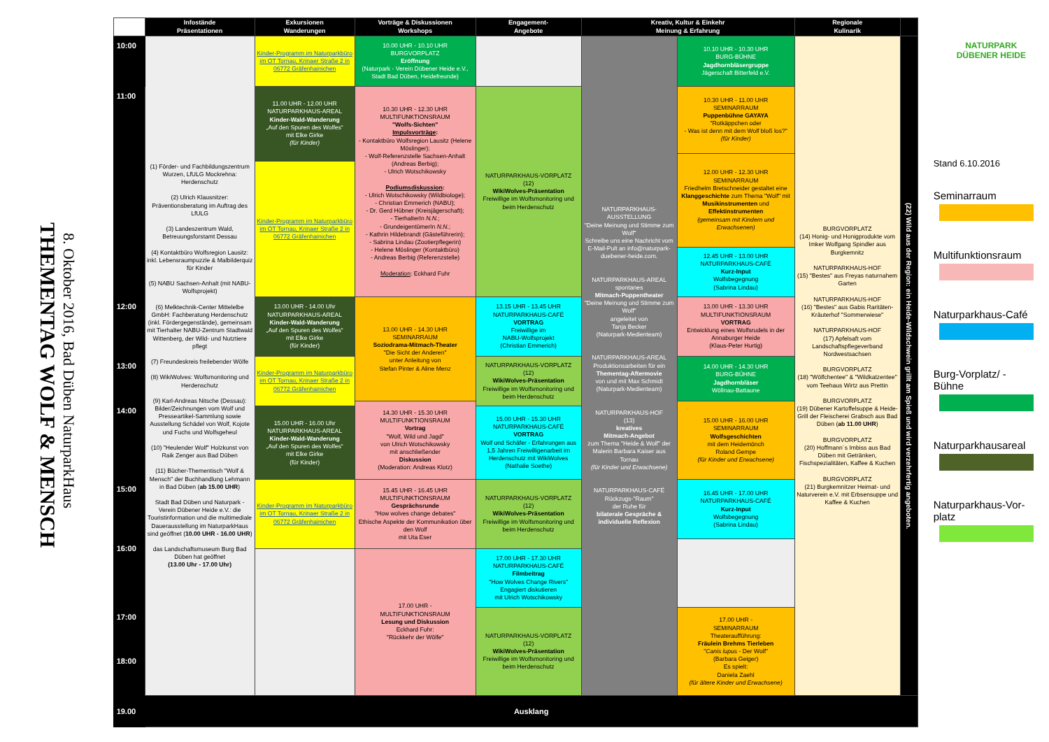THEMENTAG WOLF & MENSCH
8. Oktober 2016, Bad Düben NaturparkHaus
| | Infostände Präsentationen | Exkursionen Wanderungen | Vorträge & Diskussionen Workshops | Engagement- Angebote | Kreativ, Kultur & Einkehr Meinung & Erfahrung | | Regionale Kulinarik | |
| --- | --- | --- | --- | --- | --- | --- | --- | --- |
| 10:00 | (1) Förder- und Fachbildungszentrum Wurzen, LfULG Mockrehna: Herdenschutz (2) Ulrich Klausnitzer: Präventionsberatung im Auftrag des LfULG (3) Landeszentrum Wald, Betreuungsforstamt Dessau (4) Kontaktbüro Wolfsregion Lausitz: inkl. Lebensraumpuzzle & Malbilderquiz für Kinder (5) NABU Sachsen-Anhalt (mit NABU-Wolfsprojekt) (6) Melktechnik-Center Mittelelbe GmbH: Fachberatung Herdenschutz (inkl. Fördergegenstände), gemeinsam mit Tierhalter NABU-Zentrum Stadtwald Wittenberg, der Wild- und Nutztiere pflegt (7) Freundeskreis freilebender Wölfe (8) WikiWolves: Wolfsmonitoring und Herdenschutz (9) Karl-Andreas Nitsche (Dessau): Bilder/Zeichnungen vom Wolf und Presseartikel-Sammlung sowie Ausstellung Schädel von Wolf, Kojote und Fuchs und Wolfsgeheul (10) "Heulender Wolf" Holzkunst von Raik Zenger aus Bad Düben (11) Bücher-Thementisch "Wolf & Mensch" der Buchhandlung Lehmann in Bad Düben ( ab 15.00 UHR ) Stadt Bad Düben und Naturpark - Verein Dübener Heide e.V.: die Touristinformation und die multimediale Dauerausstellung im NaturparkHaus sind geöffnet ( 10.00 UHR - 16.00 UHR ) das Landschaftsmuseum Burg Bad Düben hat geöffnet (13.00 Uhr - 17.00 Uhr) | Kinder-Programm im Naturparkbüro im OT Tornau, Krinaer Straße 2 in 06772 Gräfenhainichen | 10.00 UHR - 10.10 UHR BURGVORPLATZ Eröffnung (Naturpark - Verein Dübener Heide e.V., Stadt Bad Düben, Heidefreunde) | | NATURPARKHAUS-AUSSTELLUNG "Deine Meinung und Stimme zum Wolf" Schreibe uns eine Nachricht vom E-Mail-Pult an info@naturpark-duebener-heide.com. NATURPARKHAUS-AREAL spontanes Mitmach-Puppentheater "Deine Meinung und Stimme zum Wolf" angeleitet von Tanja Becker (Naturpark-Medienteam) NATURPARKHAUS-AREAL Produktionsarbeiten für ein Thementag-Aftermovie von und mit Max Schmidt (Naturpark-Medienteam) NATURPARKHAUS-HOF (13) kreatives Mitmach-Angebot zum Thema "Heide & Wolf" der Malerin Barbara Kaiser aus Tornau (für Kinder und Erwachsene) NATURPARKHAUS-CAFÉ Rückzugs-"Raum" der Ruhe für bilaterale Gespräche & individuelle Reflexion | 10.10 UHR - 10.30 UHR BURG-BÜHNE Jagdhornbläsergruppe Jägerschaft Bitterfeld e.V. | BURGVORPLATZ (14) Honig- und Honigprodukte vom Imker Wolfgang Spindler aus Burgkemnitz NATURPARKHAUS-HOF (15) "Bestes" aus Freyas naturnahem Garten NATURPARKHAUS-HOF (16) "Bestes" aus Gabis Raritäten-Kräuterhof "Sommerwiese" NATURPARKHAUS-HOF (17) Apfelsaft vom Landschaftspflegeverband Nordwestsachsen BURGVORPLATZ (18) "Wölfchentee" & "Wildkatzentee" vom Teehaus Wirtz aus Prettin BURGVORPLATZ (19) Dübener Kartoffelsuppe & Heide-Grill der Fleischerei Grabsch aus Bad Düben ( ab 11.00 UHR ) BURGVORPLATZ (20) Hoffmann´s Imbiss aus Bad Düben mit Getränken, Fischspezialitäten, Kaffee & Kuchen BURGVORPLATZ (21) Burgkemnitzer Heimat- und Naturverein e.V. mit Erbsensuppe und Kaffee & Kuchen | (22) Wild aus der Region: ein Heide-Wildschwein grillt am Spieß und wird verzehrfertig angeboten. |
| | | | 10.30 UHR - 12.30 UHR MULTIFUNKTIONSRAUM "Wolfs-Sichten" Impulsvorträge : - Kontaktbüro Wolfsregion Lausitz (Helene Möslinger); - Wolf-Referenzstelle Sachsen-Anhalt (Andreas Berbig); - Ulrich Wotschikowsky Podiumsdiskussion : - Ulrich Wotschikowsky (Wildbiologe); - Christian Emmerich (NABU); - Dr. Gerd Hübner (Kreisjägerschaft); - TierhalterIn N.N. ; - GrundeigentümerIn N.N. ; - Kathrin Hildebrandt (Gästeführerin); - Sabrina Lindau (Zootierpflegerin) - Helene Möslinger (Kontaktbüro) - Andreas Berbig (Referenzstelle) Moderation : Eckhard Fuhr | NATURPARKHAUS-VORPLATZ (12) WikiWolves-Präsentation Freiwillige im Wolfsmonitoring und beim Herdenschutz | | 10.30 UHR - 11.00 UHR SEMINARRAUM Puppenbühne GAYAYA "Rotkäppchen oder - Was ist denn mit dem Wolf bloß los?" (für Kinder) | | |
| 11:00 | | 11.00 UHR - 12.00 UHR NATURPARKHAUS-AREAL Kinder-Wald-Wanderung „Auf den Spuren des Wolfes“ mit Elke Girke (für Kinder) | | | | | | |
| | | | | | | 12.00 UHR - 12.30 UHR SEMINARRAUM Friedhelm Bretschneider gestaltet eine Klanggeschichte zum Thema "Wolf" mit Musikinstrumenten und Effektinstrumenten (gemeinsam mit Kindern und Erwachsenen) | | |
| | | Kinder-Programm im Naturparkbüro im OT Tornau, Krinaer Straße 2 in 06772 Gräfenhainichen | | | | | | |
| | | | | | | 12.45 UHR - 13.00 UHR NATURPARKHAUS-CAFÈ Kurz-Input Wolfsbegegnung (Sabrina Lindau) | | |
| 12:00 | | 13.00 UHR - 14.00 Uhr NATURPARKHAUS-AREAL Kinder-Wald-Wanderung „Auf den Spuren des Wolfes“ mit Elke Girke (für Kinder) | 13.00 UHR - 14.30 UHR SEMINARRAUM Soziodrama-Mitmach-Theater "Die Sicht der Anderen" unter Anleitung von Stefan Pinter & Aline Menz | 13.15 UHR - 13.45 UHR NATURPARKHAUS-CAFÉ VORTRAG Freiwillige im NABU-Wolfsprojekt (Christian Emmerich) | | 13.00 UHR - 13.30 UHR MULTIFUNKTIONSRAUM VORTRAG Entwicklung eines Wolfsrudels in der Annaburger Heide (Klaus-Peter Hurtig) | | |
| 13:00 | | | | NATURPARKHAUS-VORPLATZ (12) WikiWolves-Präsentation Freiwillige im Wolfsmonitoring und beim Herdenschutz | | 14.00 UHR - 14.30 UHR BURG-BÜHNE Jagdhornbläser Wöllnau-Battaune | | |
| | | Kinder-Programm im Naturparkbüro im OT Tornau, Krinaer Straße 2 in 06772 Gräfenhainichen | | | | | | |
| 14:00 | | | 14.30 UHR - 15.30 UHR MULTIFUNKTIONSRAUM Vortrag "Wolf, Wild und Jagd" von Ulrich Wotschikowsky mit anschließender Diskussion (Moderation: Andreas Klotz) | | | 15.00 UHR - 16.00 UHR SEMINARRAUM Wolfsgeschichten mit dem Heidemönch Roland Gempe (für Kinder und Erwachsene) | | |
| | | 15.00 UHR - 16.00 Uhr NATURPARKHAUS-AREAL Kinder-Wald-Wanderung „Auf den Spuren des Wolfes“ mit Elke Girke (für Kinder) | | 15.00 UHR - 15.30 UHR NATURPARKHAUS-CAFÉ VORTRAG Wolf und Schäfer - Erfahrungen aus 1,5 Jahren Freiwilligenarbeit im Herdenschutz mit WikiWolves (Nathalie Soethe) | | | | |
| 15:00 | | | 15.45 UHR - 16.45 UHR MULTIFUNKTIONSRAUM Gesprächsrunde "How wolves change debates" Ethische Aspekte der Kommunikation über den Wolf mit Uta Eser | NATURPARKHAUS-VORPLATZ (12) WikiWolves-Präsentation Freiwillige im Wolfsmonitoring und beim Herdenschutz | | 16.45 UHR - 17.00 UHR NATURPARKHAUS-CAFÉ Kurz-Input Wolfsbegegnung (Sabrina Lindau) | | |
| | | Kinder-Programm im Naturparkbüro im OT Tornau, Krinaer Straße 2 in 06772 Gräfenhainichen | | | | | | |
| 16:00 | | | | | | | | |
| | | | 17.00 UHR - MULTIFUNKTIONSRAUM Lesung und Diskussion Eckhard Fuhr: "Rückkehr der Wölfe" | 17.00 UHR - 17.30 UHR NATURPARKHAUS-CAFÉ Filmbeitrag "How Wolves Change Rivers" Engagiert diskutieren mit Ulrich Wotschikowsky | | | | |
| 17:00 | | | | NATURPARKHAUS-VORPLATZ (12) WikiWolves-Präsentation Freiwillige im Wolfsmonitoring und beim Herdenschutz | | 17.00 UHR - SEMINARRAUM Theateraufführung: Fräulein Brehms Tierleben " Canis lupus - Der Wolf" (Barbara Geiger) Es spielt: Daniela Zaehl (für ältere Kinder und Erwachsene) | | |
| 18:00 | | | | | | | | |
| 19.00 | Ausklang | | | | | | | |
NATURPARK
DÜBENER HEIDE
Stand 6.10.2016
Seminarraum
Multifunktionsraum
Naturparkhaus-Café
Burg-Vorplatz/ -
Bühne
Naturparkhausareal
Naturparkhaus-Vor-
platz